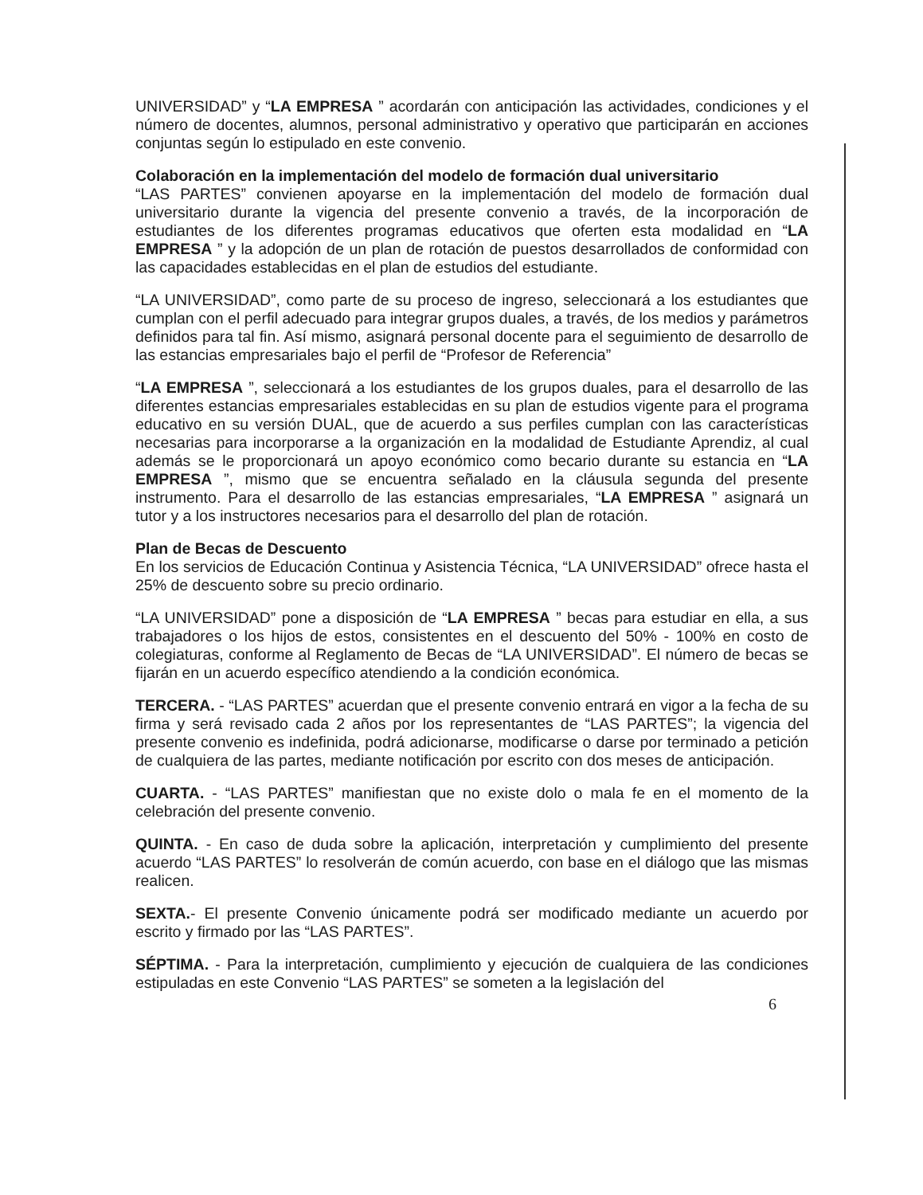UNIVERSIDAD” y “LA EMPRESA ” acordarán con anticipación las actividades, condiciones y el número de docentes, alumnos, personal administrativo y operativo que participarán en acciones conjuntas según lo estipulado en este convenio.
Colaboración en la implementación del modelo de formación dual universitario
“LAS PARTES” convienen apoyarse en la implementación del modelo de formación dual universitario durante la vigencia del presente convenio a través, de la incorporación de estudiantes de los diferentes programas educativos que oferten esta modalidad en “LA EMPRESA ” y la adopción de un plan de rotación de puestos desarrollados de conformidad con las capacidades establecidas en el plan de estudios del estudiante.
“LA UNIVERSIDAD”, como parte de su proceso de ingreso, seleccionará a los estudiantes que cumplan con el perfil adecuado para integrar grupos duales, a través, de los medios y parámetros definidos para tal fin. Así mismo, asignará personal docente para el seguimiento de desarrollo de las estancias empresariales bajo el perfil de “Profesor de Referencia”
“LA EMPRESA ”, seleccionará a los estudiantes de los grupos duales, para el desarrollo de las diferentes estancias empresariales establecidas en su plan de estudios vigente para el programa educativo en su versión DUAL, que de acuerdo a sus perfiles cumplan con las características necesarias para incorporarse a la organización en la modalidad de Estudiante Aprendiz, al cual además se le proporcionará un apoyo económico como becario durante su estancia en “LA EMPRESA ”, mismo que se encuentra señalado en la cláusula segunda del presente instrumento. Para el desarrollo de las estancias empresariales, “LA EMPRESA ” asignará un tutor y a los instructores necesarios para el desarrollo del plan de rotación.
Plan de Becas de Descuento
En los servicios de Educación Continua y Asistencia Técnica, “LA UNIVERSIDAD” ofrece hasta el 25% de descuento sobre su precio ordinario.
“LA UNIVERSIDAD” pone a disposición de “LA EMPRESA ” becas para estudiar en ella, a sus trabajadores o los hijos de estos, consistentes en el descuento del 50% - 100% en costo de colegiaturas, conforme al Reglamento de Becas de “LA UNIVERSIDAD”. El número de becas se fijarán en un acuerdo específico atendiendo a la condición económica.
TERCERA. - “LAS PARTES” acuerdan que el presente convenio entrará en vigor a la fecha de su firma y será revisado cada 2 años por los representantes de “LAS PARTES”; la vigencia del presente convenio es indefinida, podrá adicionarse, modificarse o darse por terminado a petición de cualquiera de las partes, mediante notificación por escrito con dos meses de anticipación.
CUARTA. - “LAS PARTES” manifiestan que no existe dolo o mala fe en el momento de la celebración del presente convenio.
QUINTA. - En caso de duda sobre la aplicación, interpretación y cumplimiento del presente acuerdo “LAS PARTES” lo resolverán de común acuerdo, con base en el diálogo que las mismas realicen.
SEXTA.- El presente Convenio únicamente podrá ser modificado mediante un acuerdo por escrito y firmado por las “LAS PARTES”.
SÉPTIMA. - Para la interpretación, cumplimiento y ejecución de cualquiera de las condiciones estipuladas en este Convenio “LAS PARTES” se someten a la legislación del
6